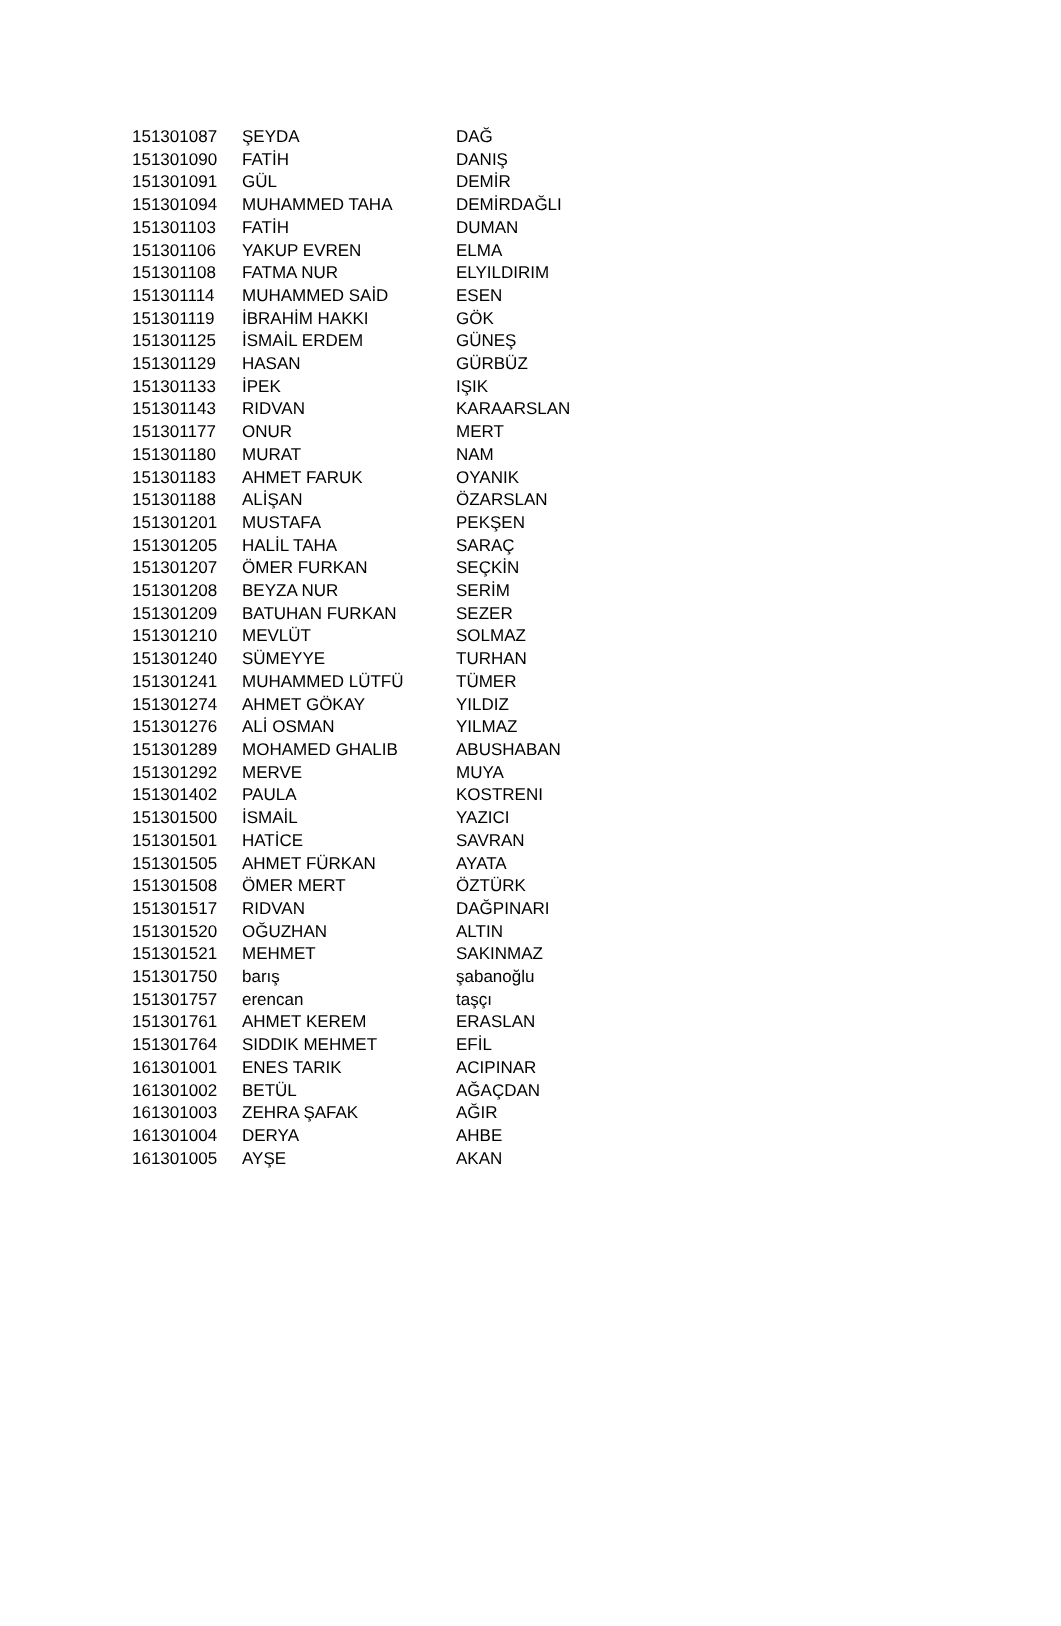| 151301087 | ŞEYDA | DAĞ |
| 151301090 | FATİH | DANIŞ |
| 151301091 | GÜL | DEMİR |
| 151301094 | MUHAMMED TAHA | DEMİRDAĞLI |
| 151301103 | FATİH | DUMAN |
| 151301106 | YAKUP EVREN | ELMA |
| 151301108 | FATMA NUR | ELYILDIRIM |
| 151301114 | MUHAMMED SAİD | ESEN |
| 151301119 | İBRAHİM HAKKI | GÖK |
| 151301125 | İSMAİL ERDEM | GÜNEŞ |
| 151301129 | HASAN | GÜRBÜZ |
| 151301133 | İPEK | IŞIK |
| 151301143 | RIDVAN | KARAARSLAN |
| 151301177 | ONUR | MERT |
| 151301180 | MURAT | NAM |
| 151301183 | AHMET FARUK | OYANIK |
| 151301188 | ALİŞAN | ÖZARSLAN |
| 151301201 | MUSTAFA | PEKŞEN |
| 151301205 | HALİL TAHA | SARAÇ |
| 151301207 | ÖMER FURKAN | SEÇKİN |
| 151301208 | BEYZA NUR | SERİM |
| 151301209 | BATUHAN FURKAN | SEZER |
| 151301210 | MEVLÜT | SOLMAZ |
| 151301240 | SÜMEYYE | TURHAN |
| 151301241 | MUHAMMED LÜTFÜ | TÜMER |
| 151301274 | AHMET GÖKAY | YILDIZ |
| 151301276 | ALİ OSMAN | YILMAZ |
| 151301289 | MOHAMED GHALIB | ABUSHABAN |
| 151301292 | MERVE | MUYA |
| 151301402 | PAULA | KOSTRENI |
| 151301500 | İSMAİL | YAZICI |
| 151301501 | HATİCE | SAVRAN |
| 151301505 | AHMET FÜRKAN | AYATA |
| 151301508 | ÖMER MERT | ÖZTÜRK |
| 151301517 | RIDVAN | DAĞPINARI |
| 151301520 | OĞUZHAN | ALTIN |
| 151301521 | MEHMET | SAKINMAZ |
| 151301750 | barış | şabanoğlu |
| 151301757 | erencan | taşçı |
| 151301761 | AHMET KEREM | ERASLAN |
| 151301764 | SIDDIK MEHMET | EFİL |
| 161301001 | ENES TARIK | ACIPINAR |
| 161301002 | BETÜL | AĞAÇDAN |
| 161301003 | ZEHRA ŞAFAK | AĞIR |
| 161301004 | DERYA | AHBE |
| 161301005 | AYŞE | AKAN |